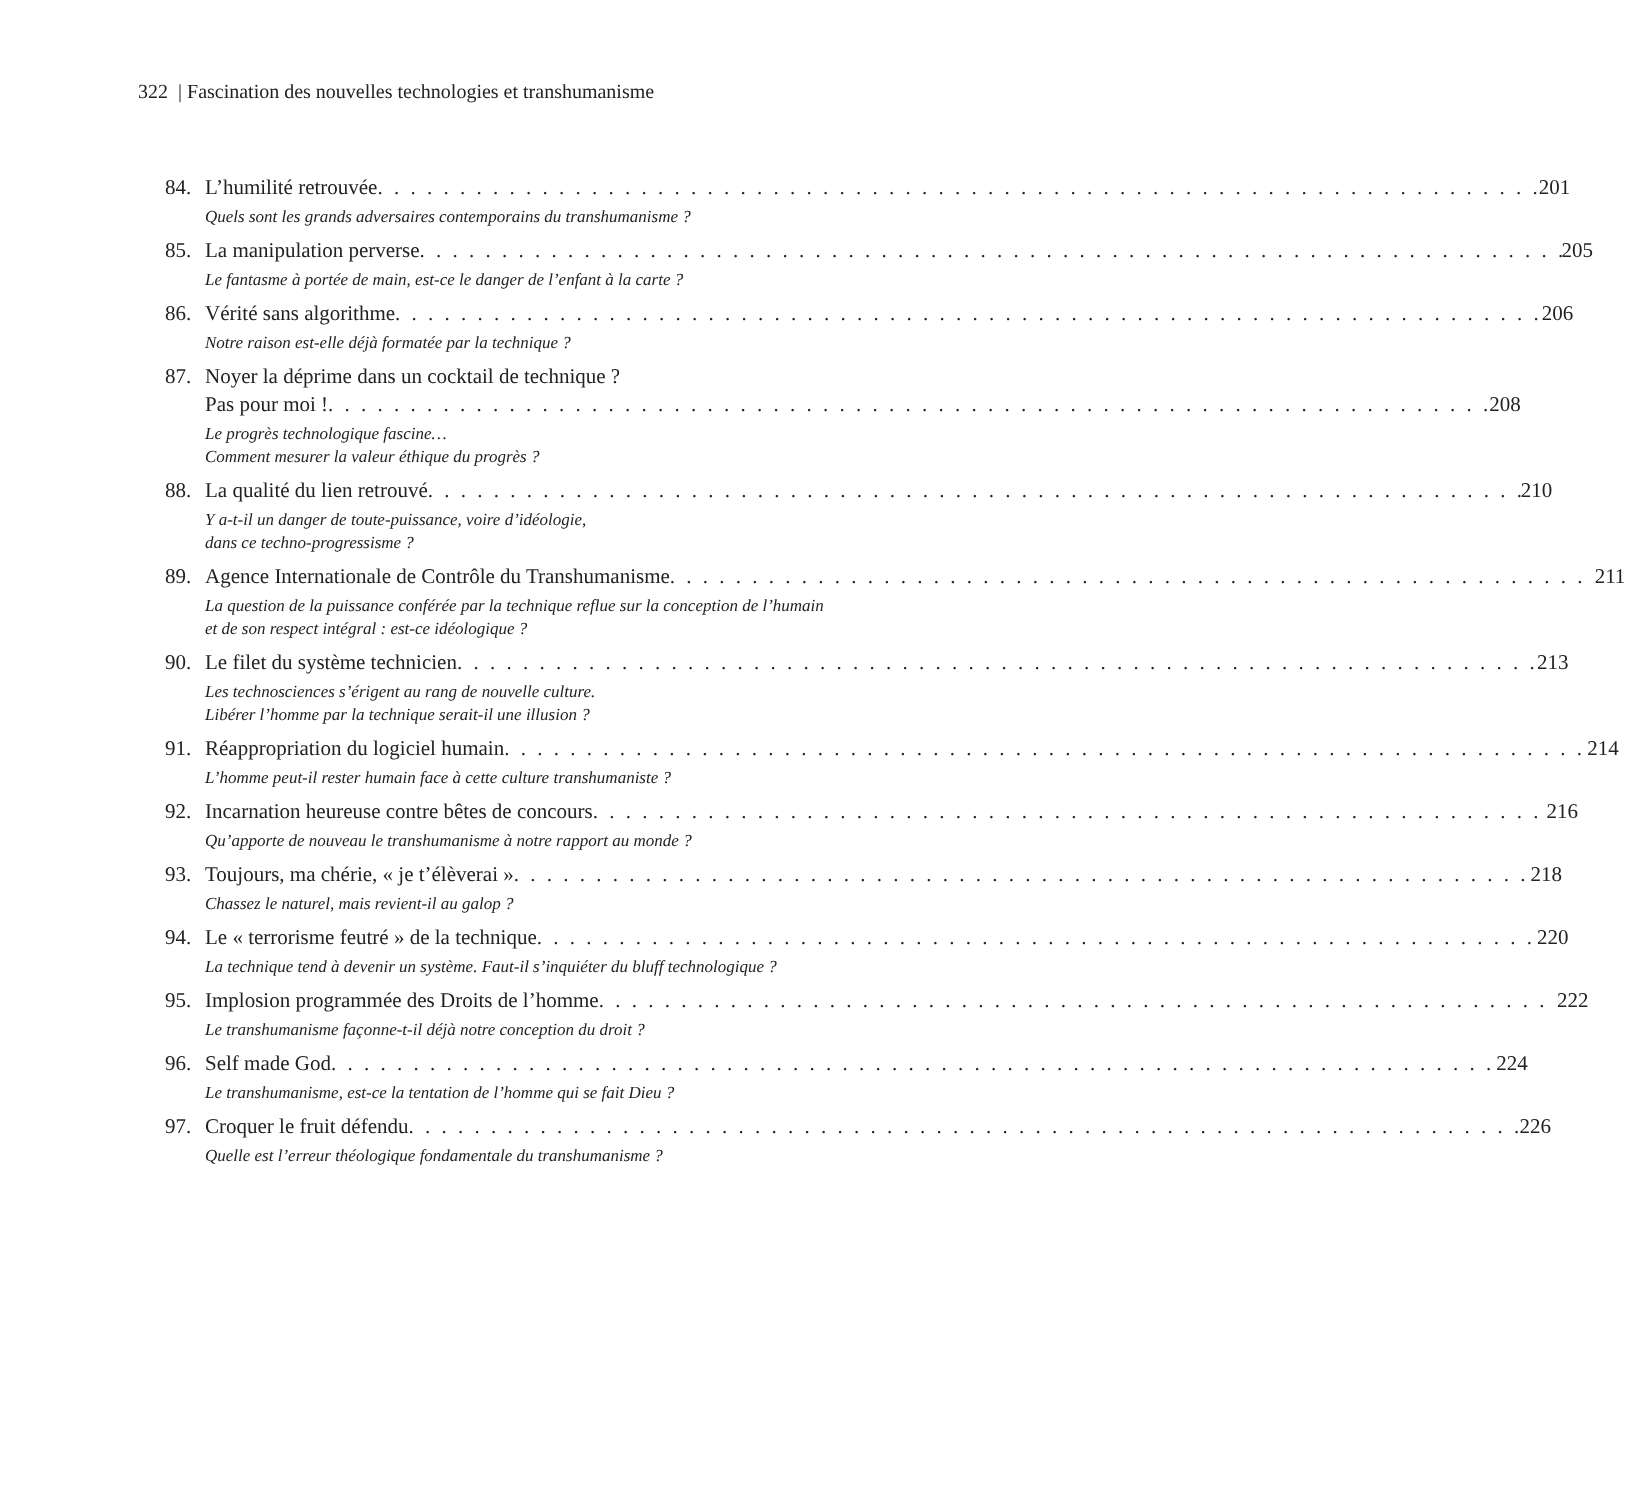322 | Fascination des nouvelles technologies et transhumanisme
84. L’humilité retrouvée 201
Quels sont les grands adversaires contemporains du transhumanisme ?
85. La manipulation perverse 205
Le fantasme à portée de main, est-ce le danger de l’enfant à la carte ?
86. Vérité sans algorithme 206
Notre raison est-elle déjà formatée par la technique ?
87. Noyer la déprime dans un cocktail de technique ?
Pas pour moi ! 208
Le progrès technologique fascine…
Comment mesurer la valeur éthique du progrès ?
88. La qualité du lien retrouvé 210
Y a-t-il un danger de toute-puissance, voire d’idéologie,
dans ce techno-progressisme ?
89. Agence Internationale de Contrôle du Transhumanisme 211
La question de la puissance conférée par la technique reflue sur la conception de l’humain et de son respect intégral : est-ce idéologique ?
90. Le filet du système technicien 213
Les technosciences s’érigent au rang de nouvelle culture.
Libérer l’homme par la technique serait-il une illusion ?
91. Réappropriation du logiciel humain 214
L’homme peut-il rester humain face à cette culture transhumaniste ?
92. Incarnation heureuse contre bêtes de concours 216
Qu’apporte de nouveau le transhumanisme à notre rapport au monde ?
93. Toujours, ma chérie, « je t’élèverai » 218
Chassez le naturel, mais revient-il au galop ?
94. Le « terrorisme feutré » de la technique 220
La technique tend à devenir un système. Faut-il s’inquiéter du bluff technologique ?
95. Implosion programmée des Droits de l’homme 222
Le transhumanisme façonne-t-il déjà notre conception du droit ?
96. Self made God 224
Le transhumanisme, est-ce la tentation de l’homme qui se fait Dieu ?
97. Croquer le fruit défendu 226
Quelle est l’erreur théologique fondamentale du transhumanisme ?